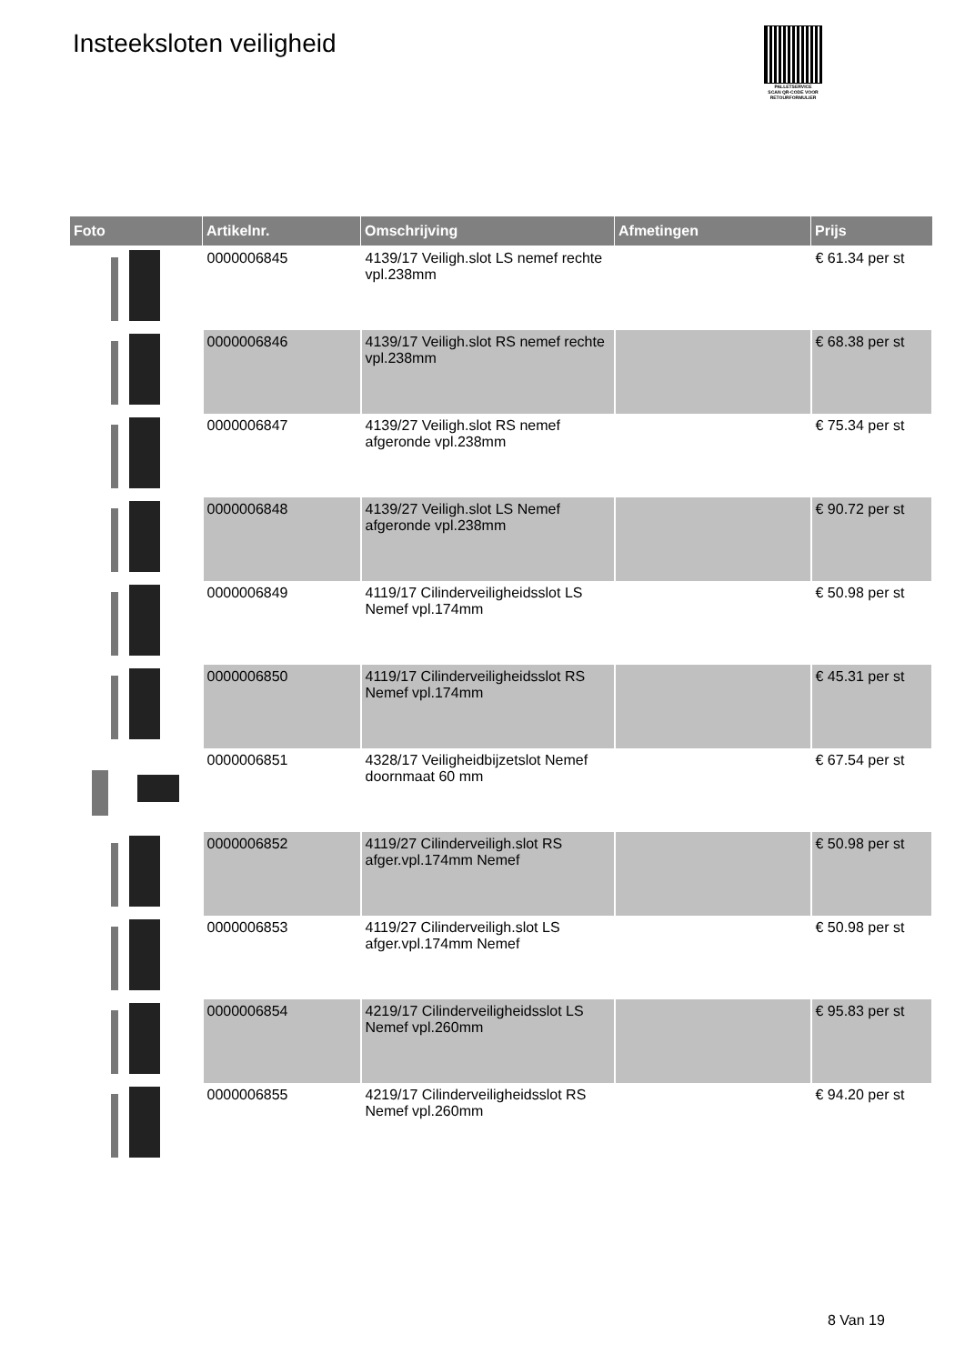Insteeksloten veiligheid
PALLETSERVICE
SCAN QR-CODE VOOR RETOURFORMULIER
| Foto | Artikelnr. | Omschrijving | Afmetingen | Prijs |
| --- | --- | --- | --- | --- |
| | 0000006845 | 4139/17 Veiligh.slot LS nemef rechte vpl.238mm | | € 61.34 per st |
| | 0000006846 | 4139/17 Veiligh.slot RS nemef rechte vpl.238mm | | € 68.38 per st |
| | 0000006847 | 4139/27 Veiligh.slot RS nemef afgeronde vpl.238mm | | € 75.34 per st |
| | 0000006848 | 4139/27 Veiligh.slot LS Nemef afgeronde vpl.238mm | | € 90.72 per st |
| | 0000006849 | 4119/17 Cilinderveiligheidsslot LS Nemef vpl.174mm | | € 50.98 per st |
| | 0000006850 | 4119/17 Cilinderveiligheidsslot RS Nemef vpl.174mm | | € 45.31 per st |
| | 0000006851 | 4328/17 Veiligheidbijzetslot Nemef doornmaat 60 mm | | € 67.54 per st |
| | 0000006852 | 4119/27 Cilinderveiligh.slot RS afger.vpl.174mm Nemef | | € 50.98 per st |
| | 0000006853 | 4119/27 Cilinderveiligh.slot LS afger.vpl.174mm Nemef | | € 50.98 per st |
| | 0000006854 | 4219/17 Cilinderveiligheidsslot LS Nemef vpl.260mm | | € 95.83 per st |
| | 0000006855 | 4219/17 Cilinderveiligheidsslot RS Nemef vpl.260mm | | € 94.20 per st |
8 Van 19